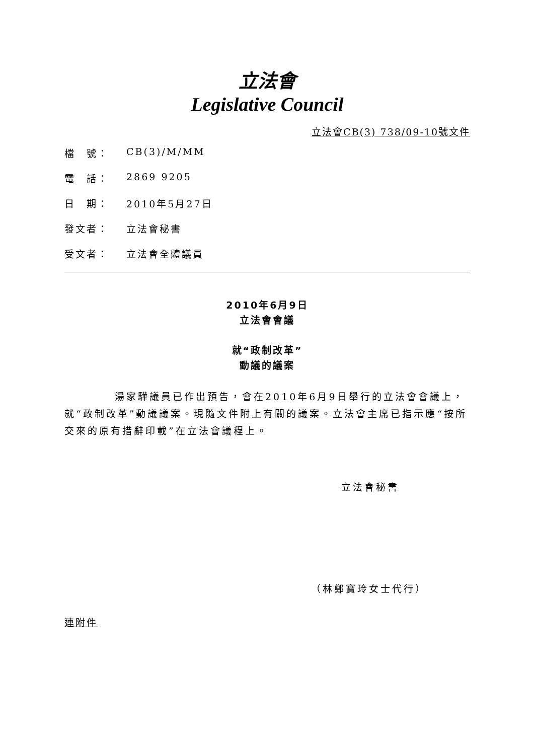立法會
Legislative Council
立法會CB(3) 738/09-10號文件
檔　號： CB(3)/M/MM
電　話： 2869 9205
日　期： 2010年5月27日
發文者： 立法會秘書
受文者： 立法會全體議員
2010年6月9日
立法會會議
就“政制改革”
動議的議案
湯家驊議員已作出預告，會在2010年6月9日舉行的立法會會議上，就“政制改革”動議議案。現隨文件附上有關的議案。立法會主席已指示應“按所交來的原有措辭印載”在立法會議程上。
立法會秘書
（林鄭寶玲女士代行）
連附件